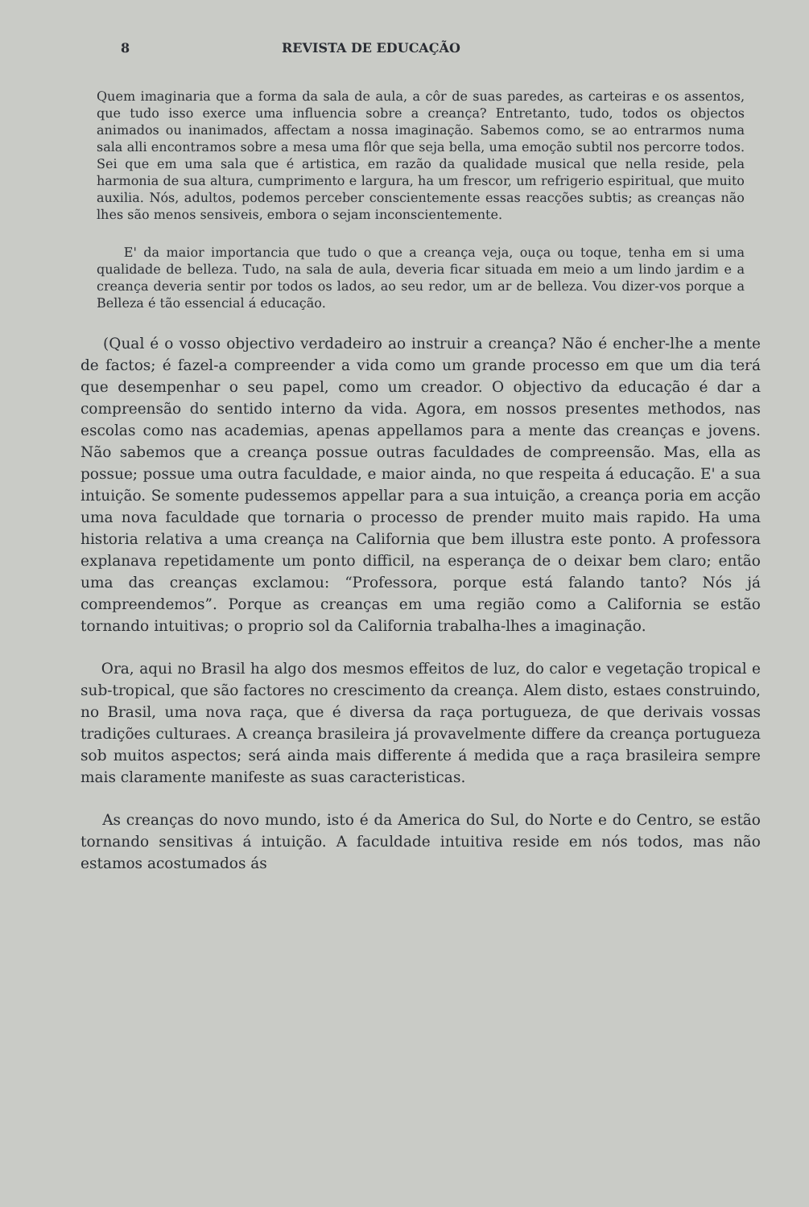8 REVISTA DE EDUCAÇÃO
Quem imaginaria que a forma da sala de aula, a côr de suas paredes, as carteiras e os assentos, que tudo isso exerce uma influencia sobre a creança? Entretanto, tudo, todos os objectos animados ou inanimados, affectam a nossa imaginação. Sabemos como, se ao entrarmos numa sala alli encontramos sobre a mesa uma flôr que seja bella, uma emoção subtil nos percorre todos. Sei que em uma sala que é artistica, em razão da qualidade musical que nella reside, pela harmonia de sua altura, cumprimento e largura, ha um frescor, um refrigerio espiritual, que muito auxilia. Nós, adultos, podemos perceber conscientemente essas reacções subtis; as creanças não lhes são menos sensiveis, embora o sejam inconscientemente.
E' da maior importancia que tudo o que a creança veja, ouça ou toque, tenha em si uma qualidade de belleza. Tudo, na sala de aula, deveria ficar situada em meio a um lindo jardim e a creança deveria sentir por todos os lados, ao seu redor, um ar de belleza. Vou dizer-vos porque a Belleza é tão essencial á educação.
(Qual é o vosso objectivo verdadeiro ao instruir a creança? Não é encher-lhe a mente de factos; é fazel-a compreender a vida como um grande processo em que um dia terá que desempenhar o seu papel, como um creador. O objectivo da educação é dar a compreensão do sentido interno da vida. Agora, em nossos presentes methodos, nas escolas como nas academias, apenas appellamos para a mente das creanças e jovens. Não sabemos que a creança possue outras faculdades de compreensão. Mas, ella as possue; possue uma outra faculdade, e maior ainda, no que respeita á educação. E' a sua intuição. Se somente pudessemos appellar para a sua intuição, a creança poria em acção uma nova faculdade que tornaria o processo de prender muito mais rapido. Ha uma historia relativa a uma creança na California que bem illustra este ponto. A professora explanava repetidamente um ponto difficil, na esperança de o deixar bem claro; então uma das creanças exclamou: “Professora, porque está falando tanto? Nós já compreendemos”. Porque as creanças em uma região como a California se estão tornando intuitivas; o proprio sol da California trabalha-lhes a imaginação.
Ora, aqui no Brasil ha algo dos mesmos effeitos de luz, do calor e vegetação tropical e sub-tropical, que são factores no crescimento da creança. Alem disto, estaes construindo, no Brasil, uma nova raça, que é diversa da raça portugueza, de que derivais vossas tradições culturaes. A creança brasileira já provavelmente differe da creança portugueza sob muitos aspectos; será ainda mais differente á medida que a raça brasileira sempre mais claramente manifeste as suas caracteristicas.
As creanças do novo mundo, isto é da America do Sul, do Norte e do Centro, se estão tornando sensitivas á intuição. A faculdade intuitiva reside em nós todos, mas não estamos acostumados ás